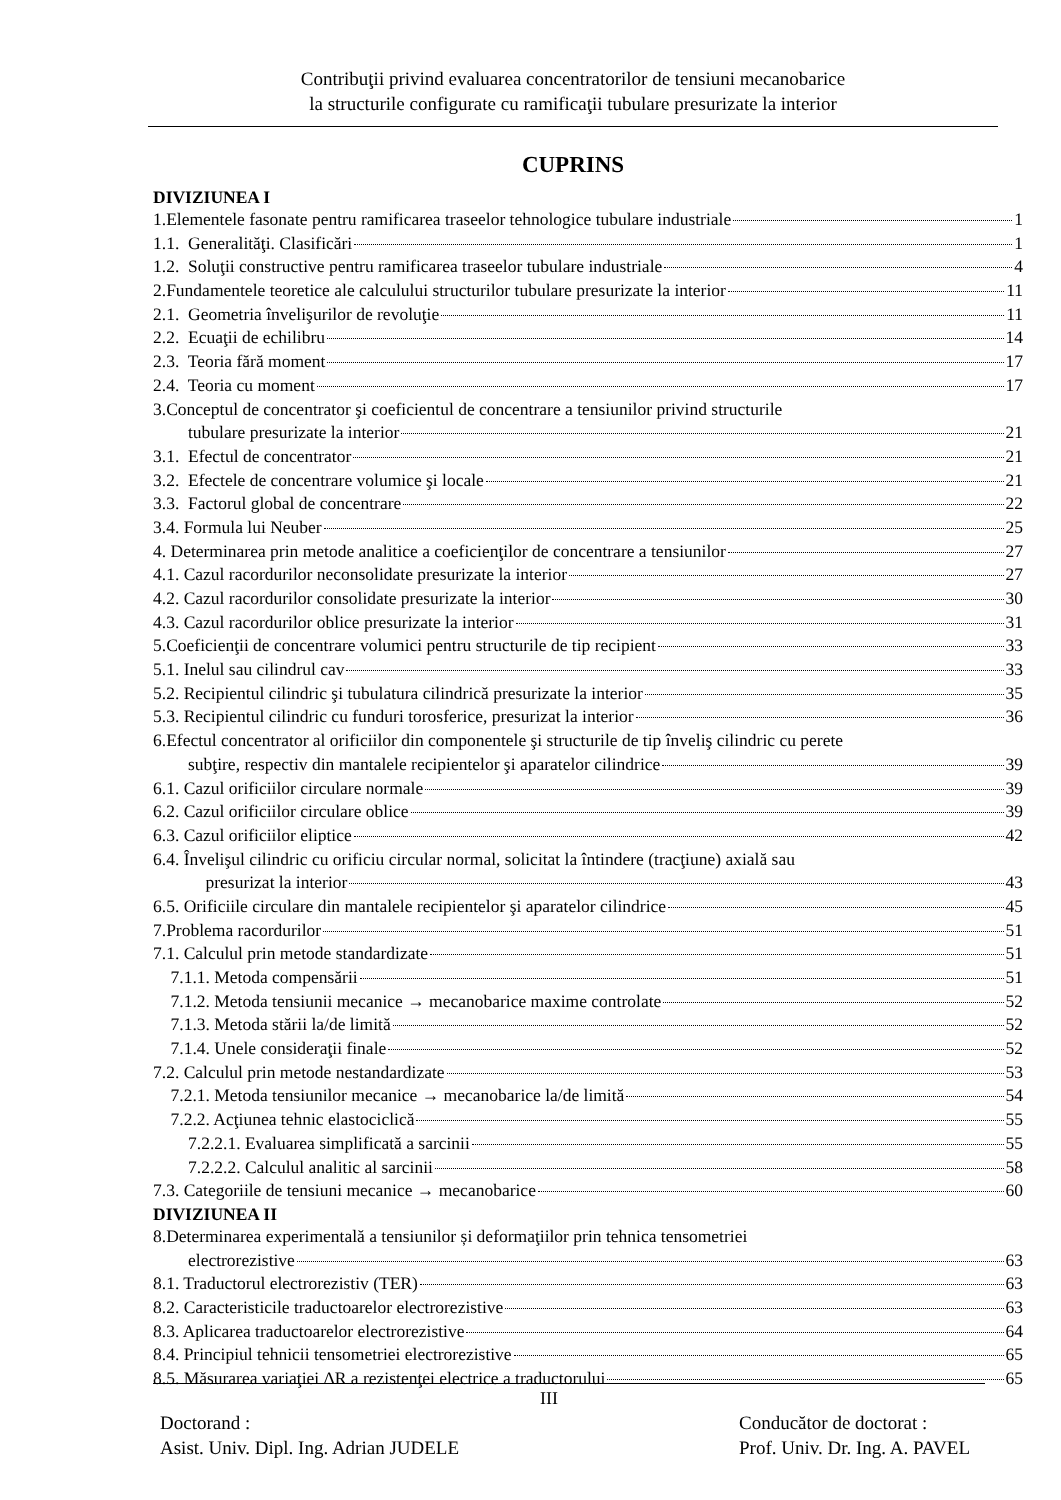Contribuţii privind evaluarea concentratorilor de tensiuni mecanobarice
la structurile configurate cu ramificaţii tubulare presurizate la interior
CUPRINS
DIVIZIUNEA I
1.Elementele fasonate pentru ramificarea traseelor tehnologice tubulare industriale 1
1.1. Generalităţi. Clasificări 1
1.2. Soluţii constructive pentru ramificarea traseelor tubulare industriale 4
2.Fundamentele teoretice ale calculului structurilor tubulare presurizate la interior 11
2.1. Geometria învelişurilor de revoluţie 11
2.2. Ecuaţii de echilibru 14
2.3. Teoria fără moment 17
2.4. Teoria cu moment 17
3.Conceptul de concentrator şi coeficientul de concentrare a tensiunilor privind structurile
tubulare presurizate la interior 21
3.1. Efectul de concentrator 21
3.2. Efectele de concentrare volumice şi locale 21
3.3. Factorul global de concentrare 22
3.4. Formula lui Neuber 25
4. Determinarea prin metode analitice a coeficienţilor de concentrare a tensiunilor 27
4.1. Cazul racordurilor neconsolidate presurizate la interior 27
4.2. Cazul racordurilor consolidate presurizate la interior 30
4.3. Cazul racordurilor oblice presurizate la interior 31
5.Coeficienţii de concentrare volumici pentru structurile de tip recipient 33
5.1. Inelul sau cilindrul cav 33
5.2. Recipientul cilindric şi tubulatura cilindrică presurizate la interior 35
5.3. Recipientul cilindric cu funduri torosferice, presurizat la interior 36
6.Efectul concentrator al orificiilor din componentele şi structurile de tip înveliş cilindric cu perete
subţire, respectiv din mantalele recipientelor şi aparatelor cilindrice 39
6.1. Cazul orificiilor circulare normale 39
6.2. Cazul orificiilor circulare oblice 39
6.3. Cazul orificiilor eliptice 42
6.4. Învelişul cilindric cu orificiu circular normal, solicitat la întindere (tracţiune) axială sau
presurizat la interior 43
6.5. Orificiile circulare din mantalele recipientelor şi aparatelor cilindrice 45
7.Problema racordurilor 51
7.1. Calculul prin metode standardizate 51
7.1.1. Metoda compensării 51
7.1.2. Metoda tensiunii mecanice → mecanobarice maxime controlate 52
7.1.3. Metoda stării la/de limită 52
7.1.4. Unele consideraţii finale 52
7.2. Calculul prin metode nestandardizate 53
7.2.1. Metoda tensiunilor mecanice → mecanobarice la/de limită 54
7.2.2. Acţiunea tehnic elastociclică 55
7.2.2.1. Evaluarea simplificată a sarcinii 55
7.2.2.2. Calculul analitic al sarcinii 58
7.3. Categoriile de tensiuni mecanice → mecanobarice 60
DIVIZIUNEA II
8.Determinarea experimentală a tensiunilor și deformaţiilor prin tehnica tensometriei
electrorezistive 63
8.1. Traductorul electrorezistiv (TER) 63
8.2. Caracteristicile traductoarelor electrorezistive 63
8.3. Aplicarea traductoarelor electrorezistive 64
8.4. Principiul tehnicii tensometriei electrorezistive 65
8.5. Măsurarea variaţiei ΔR a rezistenţei electrice a traductorului 65
III
Doctorand :
Asist. Univ. Dipl. Ing. Adrian JUDELE
Conducător de doctorat :
Prof. Univ. Dr. Ing. A. PAVEL